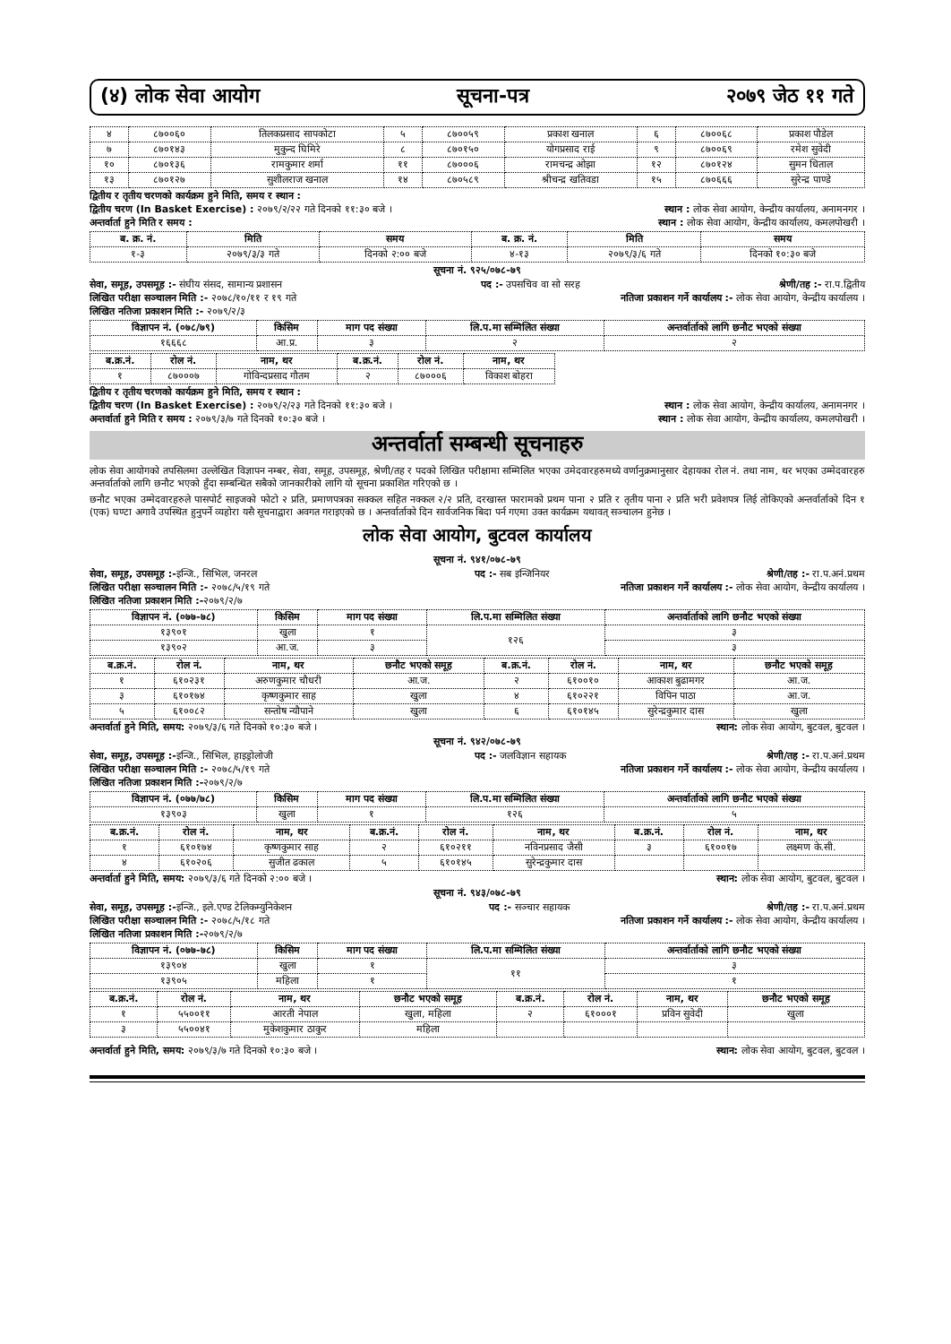(४) लोक सेवा आयोग सूचना-पत्र २०७९ जेठ ११ गते
| ४ | ८७००६० | तिलकप्रसाद सापकोटा | ५ | ८७००५९ | प्रकाश खनाल | ६ | ८७००६८ | प्रकाश पौडेल |
| ७ | ८७०१४३ | मुकुन्द घिमिरे | ८ | ८७०१५० | योगप्रसाद राई | ९ | ८७००६९ | रमेश सुवेदी |
| १० | ८७०१३६ | रामकुमार शर्मा | ११ | ८७०००६ | रामचन्द्र ओझा | १२ | ८७०१२४ | सुमन धिताल |
| १३ | ८७०१२७ | सुशीलराज खनाल | १४ | ८७०५८९ | श्रीचन्द्र खतिवडा | १५ | ८७०६६६ | सुरेन्द्र पाण्डे |
द्वितीय र तृतीय चरणको कार्यक्रम हुने मिति, समय र स्थान :
द्वितीय चरण (In Basket Exercise) : २०७९/२/२२ गते दिनको ११:३० बजे । स्थान : लोक सेवा आयोग, केन्द्रीय कार्यालय, अनामनगर ।
अन्तर्वार्ता हुने मिति र समय : स्थान : लोक सेवा आयोग, केन्द्रीय कार्यालय, कमलपोखरी ।
| ब. क्र. नं. | मिति | समय | ब. क्र. नं. | मिति | समय |
| --- | --- | --- | --- | --- | --- |
| १-३ | २०७९/३/३ गते | दिनको २:०० बजे | ४-१३ | २०७९/३/६ गते | दिनको १०:३० बजे |
सूचना नं. ९२५/०७८-७९
सेवा, समूह, उपसमूह :- संघीय संसद, सामान्य प्रशासन पद :- उपसचिव वा सो सरह श्रेणी/तह :- रा.प.द्वितीय
लिखित परीक्षा सञ्चालन मिति :- २०७८/१०/११ र १९ गते नतिजा प्रकाशन गर्ने कार्यालय :- लोक सेवा आयोग, केन्द्रीय कार्यालय ।
लिखित नतिजा प्रकाशन मिति :- २०७९/२/३
| विज्ञापन नं. (०७८/७९) | किसिम | माग पद संख्या | लि.प.मा सम्मिलित संख्या | अन्तर्वार्ताको लागि छनौट भएको संख्या |
| --- | --- | --- | --- | --- |
| १६६६८ | आ.प्र. | ३ | २ | २ |
| ब.क्र.नं. | रोल नं. | नाम, थर | ब.क्र.नं. | रोल नं. | नाम, थर |
| --- | --- | --- | --- | --- | --- |
| १ | ८७०००७ | गोविन्दप्रसाद गौतम | २ | ८७०००६ | विकाश बोहरा |
द्वितीय र तृतीय चरणको कार्यक्रम हुने मिति, समय र स्थान :
द्वितीय चरण (In Basket Exercise) : २०७९/२/२३ गते दिनको ११:३० बजे । स्थान : लोक सेवा आयोग, केन्द्रीय कार्यालय, अनामनगर ।
अन्तर्वार्ता हुने मिति र समय : २०७९/३/७ गते दिनको १०:३० बजे । स्थान : लोक सेवा आयोग, केन्द्रीय कार्यालय, कमलपोखरी ।
अन्तर्वार्ता सम्बन्धी सूचनाहरु
लोक सेवा आयोगको तपसिलमा उल्लेखित विज्ञापन नम्बर, सेवा, समूह, उपसमूह, श्रेणी/तह र पदको लिखित परीक्षामा सम्मिलित भएका उमेदवारहरुमध्ये वर्णानुक्रमानुसार देहायका रोल नं. तथा नाम, थर भएका उम्मेदवारहरु अन्तर्वार्ताको लागि छनौट भएको हुँदा सम्बन्धित सबैको जानकारीको लागि यो सूचना प्रकाशित गरिएको छ ।
छनौट भएका उम्मेदवारहरुले पासपोर्ट साइजको फोटो २ प्रति, प्रमाणपत्रका सक्कल सहित नक्कल २/२ प्रति, दरखास्त फारामको प्रथम पाना २ प्रति र तृतीय पाना २ प्रति भरी प्रवेशपत्र लिई तोकिएको अन्तर्वार्ताको दिन १ (एक) घण्टा अगावै उपस्थित हुनुपर्ने व्यहोरा यसै सूचनाद्वारा अवगत गराइएको छ । अन्तर्वार्ताको दिन सार्वजनिक बिदा पर्न गएमा उक्त कार्यक्रम यथावत् सञ्चालन हुनेछ ।
लोक सेवा आयोग, बुटवल कार्यालय
सूचना नं. ९४१/०७८-७९
सेवा, समूह, उपसमूह :-इन्जि., सिभिल, जनरल पद :- सब इन्जिनियर श्रेणी/तह :- रा.प.अनं.प्रथम
लिखित परीक्षा सञ्चालन मिति :- २०७८/५/१९ गते नतिजा प्रकाशन गर्ने कार्यालय :- लोक सेवा आयोग, केन्द्रीय कार्यालय ।
लिखित नतिजा प्रकाशन मिति :-२०७९/२/७
| विज्ञापन नं. (०७७-७८) | किसिम | माग पद संख्या | लि.प.मा सम्मिलित संख्या | अन्तर्वार्ताको लागि छनौट भएको संख्या |
| --- | --- | --- | --- | --- |
| १३९०१ | खुला | १ | १२६ | ३ |
| १३९०२ | आ.ज. | ३ | | ३ |
| ब.क्र.नं. | रोल नं. | नाम, थर | छनौट भएको समूह | ब.क्र.नं. | रोल नं. | नाम, थर | छनौट भएको समूह |
| --- | --- | --- | --- | --- | --- | --- | --- |
| १ | ६१०२३१ | अरुणकुमार चौधरी | आ.ज. | २ | ६१००१० | आकाश बुढामगर | आ.ज. |
| ३ | ६१०१७४ | कृष्णकुमार साह | खुला | ४ | ६१०२२१ | विपिन पाठा | आ.ज. |
| ५ | ६१००८२ | सन्तोष न्यौपाने | खुला | ६ | ६१०१४५ | सुरेन्द्रकुमार दास | खुला |
अन्तर्वार्ता हुने मिति, समय: २०७९/३/६ गते दिनको १०:३० बजे । स्थान: लोक सेवा आयोग, बुटवल, बुटवल ।
सूचना नं. ९४२/०७८-७९
सेवा, समूह, उपसमूह :-इन्जि., सिभिल, हाइड्रोलोजी पद :- जलविज्ञान सहायक श्रेणी/तह :- रा.प.अनं.प्रथम
लिखित परीक्षा सञ्चालन मिति :- २०७८/५/१९ गते नतिजा प्रकाशन गर्ने कार्यालय :- लोक सेवा आयोग, केन्द्रीय कार्यालय ।
लिखित नतिजा प्रकाशन मिति :-२०७९/२/७
| विज्ञापन नं. (०७७/७८) | किसिम | माग पद संख्या | लि.प.मा सम्मिलित संख्या | अन्तर्वार्ताको लागि छनौट भएको संख्या |
| --- | --- | --- | --- | --- |
| १३९०३ | खुला | १ | १२६ | ५ |
| ब.क्र.नं. | रोल नं. | नाम, थर | ब.क्र.नं. | रोल नं. | नाम, थर | ब.क्र.नं. | रोल नं. | नाम, थर |
| --- | --- | --- | --- | --- | --- | --- | --- | --- |
| १ | ६१०१७४ | कृष्णकुमार साह | २ | ६१०२११ | नविनप्रसाद जैसी | ३ | ६१००१७ | लक्ष्मण के.सी. |
| ४ | ६१०२०६ | सुजीत ढकाल | ५ | ६१०१४५ | सुरेन्द्रकुमार दास | | | |
अन्तर्वार्ता हुने मिति, समय: २०७९/३/६ गते दिनको २:०० बजे । स्थान: लोक सेवा आयोग, बुटवल, बुटवल ।
सूचना नं. ९४३/०७८-७९
सेवा, समूह, उपसमूह :-इन्जि., इले.एण्ड टेलिकम्युनिकेशन पद :- सञ्चार सहायक श्रेणी/तह :- रा.प.अनं.प्रथम
लिखित परीक्षा सञ्चालन मिति :- २०७८/५/१८ गते नतिजा प्रकाशन गर्ने कार्यालय :- लोक सेवा आयोग, केन्द्रीय कार्यालय ।
लिखित नतिजा प्रकाशन मिति :-२०७९/२/७
| विज्ञापन नं. (०७७-७८) | किसिम | माग पद संख्या | लि.प.मा सम्मिलित संख्या | अन्तर्वार्ताको लागि छनौट भएको संख्या |
| --- | --- | --- | --- | --- |
| १३९०४ | खुला | १ | ११ | ३ |
| १३९०५ | महिला | १ | | १ |
| ब.क्र.नं. | रोल नं. | नाम, थर | छनौट भएको समूह | ब.क्र.नं. | रोल नं. | नाम, थर | छनौट भएको समूह |
| --- | --- | --- | --- | --- | --- | --- | --- |
| १ | ५५००११ | आरती नेपाल | खुला, महिला | २ | ६१०००१ | प्रविन सुवेदी | खुला |
| ३ | ५५००४१ | मुकेशकुमार ठाकुर | महिला | | | | |
अन्तर्वार्ता हुने मिति, समय: २०७९/३/७ गते दिनको १०:३० बजे । स्थान: लोक सेवा आयोग, बुटवल, बुटवल ।